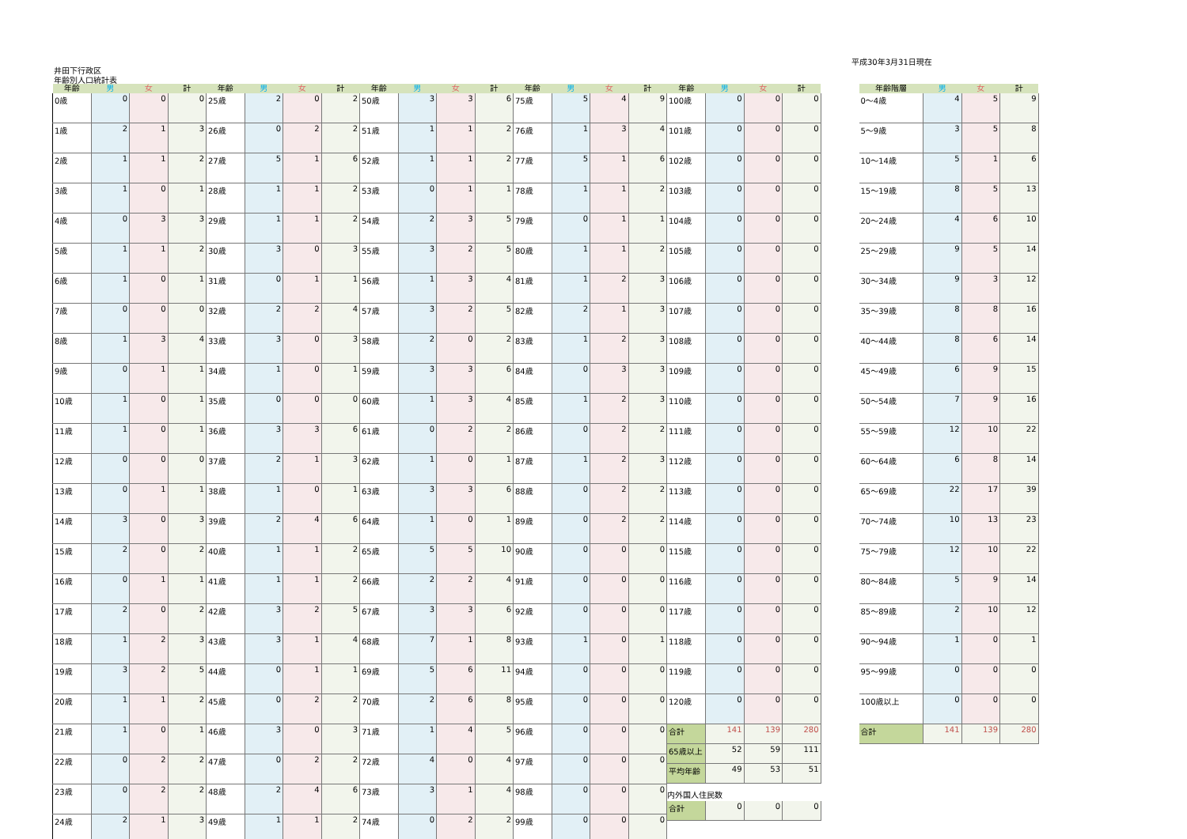平成30年3月31日現在
井田下行政区
年齢別人口統計表
| 年齢 | 男 | 女 | 計 | 年齢 | 男 | 女 | 計 | 年齢 | 男 | 女 | 計 | 年齢 | 男 | 女 | 計 |
| --- | --- | --- | --- | --- | --- | --- | --- | --- | --- | --- | --- | --- | --- | --- | --- |
| 0歳 | 0 | 0 | 0 | 25歳 | 2 | 0 | 2 | 50歳 | 3 | 3 | 6 | 75歳 | 5 | 4 | 9 |
| 1歳 | 2 | 1 | 3 | 26歳 | 0 | 2 | 2 | 51歳 | 1 | 1 | 2 | 76歳 | 1 | 3 | 4 |
| 2歳 | 1 | 1 | 2 | 27歳 | 5 | 1 | 6 | 52歳 | 1 | 1 | 2 | 77歳 | 5 | 1 | 6 |
| 3歳 | 1 | 0 | 1 | 28歳 | 1 | 1 | 2 | 53歳 | 0 | 1 | 1 | 78歳 | 1 | 1 | 2 |
| 4歳 | 0 | 3 | 3 | 29歳 | 1 | 1 | 2 | 54歳 | 2 | 3 | 5 | 79歳 | 0 | 1 | 1 |
| 5歳 | 1 | 1 | 2 | 30歳 | 3 | 0 | 3 | 55歳 | 3 | 2 | 5 | 80歳 | 1 | 1 | 2 |
| 6歳 | 1 | 0 | 1 | 31歳 | 0 | 1 | 1 | 56歳 | 1 | 3 | 4 | 81歳 | 1 | 2 | 3 |
| 7歳 | 0 | 0 | 0 | 32歳 | 2 | 2 | 4 | 57歳 | 3 | 2 | 5 | 82歳 | 2 | 1 | 3 |
| 8歳 | 1 | 3 | 4 | 33歳 | 3 | 0 | 3 | 58歳 | 2 | 0 | 2 | 83歳 | 1 | 2 | 3 |
| 9歳 | 0 | 1 | 1 | 34歳 | 1 | 0 | 1 | 59歳 | 3 | 3 | 6 | 84歳 | 0 | 3 | 3 |
| 10歳 | 1 | 0 | 1 | 35歳 | 0 | 0 | 0 | 60歳 | 1 | 3 | 4 | 85歳 | 1 | 2 | 3 |
| 11歳 | 1 | 0 | 1 | 36歳 | 3 | 3 | 6 | 61歳 | 0 | 2 | 2 | 86歳 | 0 | 2 | 2 |
| 12歳 | 0 | 0 | 0 | 37歳 | 2 | 1 | 3 | 62歳 | 1 | 0 | 1 | 87歳 | 1 | 2 | 3 |
| 13歳 | 0 | 1 | 1 | 38歳 | 1 | 0 | 1 | 63歳 | 3 | 3 | 6 | 88歳 | 0 | 2 | 2 |
| 14歳 | 3 | 0 | 3 | 39歳 | 2 | 4 | 6 | 64歳 | 1 | 0 | 1 | 89歳 | 0 | 2 | 2 |
| 15歳 | 2 | 0 | 2 | 40歳 | 1 | 1 | 2 | 65歳 | 5 | 5 | 10 | 90歳 | 0 | 0 | 0 |
| 16歳 | 0 | 1 | 1 | 41歳 | 1 | 1 | 2 | 66歳 | 2 | 2 | 4 | 91歳 | 0 | 0 | 0 |
| 17歳 | 2 | 0 | 2 | 42歳 | 3 | 2 | 5 | 67歳 | 3 | 3 | 6 | 92歳 | 0 | 0 | 0 |
| 18歳 | 1 | 2 | 3 | 43歳 | 3 | 1 | 4 | 68歳 | 7 | 1 | 8 | 93歳 | 1 | 0 | 1 |
| 19歳 | 3 | 2 | 5 | 44歳 | 0 | 1 | 1 | 69歳 | 5 | 6 | 11 | 94歳 | 0 | 0 | 0 |
| 20歳 | 1 | 1 | 2 | 45歳 | 0 | 2 | 2 | 70歳 | 2 | 6 | 8 | 95歳 | 0 | 0 | 0 |
| 21歳 | 1 | 0 | 1 | 46歳 | 3 | 0 | 3 | 71歳 | 1 | 4 | 5 | 96歳 | 0 | 0 | 0 |
| 22歳 | 0 | 2 | 2 | 47歳 | 0 | 2 | 2 | 72歳 | 4 | 0 | 4 | 97歳 | 0 | 0 | 0 |
| 23歳 | 0 | 2 | 2 | 48歳 | 2 | 4 | 6 | 73歳 | 3 | 1 | 4 | 98歳 | 0 | 0 | 0 |
| 24歳 | 2 | 1 | 3 | 49歳 | 1 | 1 | 2 | 74歳 | 0 | 2 | 2 | 99歳 | 0 | 0 | 0 |
| 年齢 | 男 | 女 | 計 |
| --- | --- | --- | --- |
| 100歳 | 0 | 0 | 0 |
| 101歳 | 0 | 0 | 0 |
| 102歳 | 0 | 0 | 0 |
| 103歳 | 0 | 0 | 0 |
| 104歳 | 0 | 0 | 0 |
| 105歳 | 0 | 0 | 0 |
| 106歳 | 0 | 0 | 0 |
| 107歳 | 0 | 0 | 0 |
| 108歳 | 0 | 0 | 0 |
| 109歳 | 0 | 0 | 0 |
| 110歳 | 0 | 0 | 0 |
| 111歳 | 0 | 0 | 0 |
| 112歳 | 0 | 0 | 0 |
| 113歳 | 0 | 0 | 0 |
| 114歳 | 0 | 0 | 0 |
| 115歳 | 0 | 0 | 0 |
| 116歳 | 0 | 0 | 0 |
| 117歳 | 0 | 0 | 0 |
| 118歳 | 0 | 0 | 0 |
| 119歳 | 0 | 0 | 0 |
| 120歳 | 0 | 0 | 0 |
| 合計 | 141 | 139 | 280 |
| 65歳以上 | 52 | 59 | 111 |
| 平均年齢 | 49 | 53 | 51 |
内外国人住民数
| 合計 | 0 | 0 | 0 |
| 年齢階層 | 男 | 女 | 計 |
| --- | --- | --- | --- |
| 0～4歳 | 4 | 5 | 9 |
| 5～9歳 | 3 | 5 | 8 |
| 10～14歳 | 5 | 1 | 6 |
| 15～19歳 | 8 | 5 | 13 |
| 20～24歳 | 4 | 6 | 10 |
| 25～29歳 | 9 | 5 | 14 |
| 30～34歳 | 9 | 3 | 12 |
| 35～39歳 | 8 | 8 | 16 |
| 40～44歳 | 8 | 6 | 14 |
| 45～49歳 | 6 | 9 | 15 |
| 50～54歳 | 7 | 9 | 16 |
| 55～59歳 | 12 | 10 | 22 |
| 60～64歳 | 6 | 8 | 14 |
| 65～69歳 | 22 | 17 | 39 |
| 70～74歳 | 10 | 13 | 23 |
| 75～79歳 | 12 | 10 | 22 |
| 80～84歳 | 5 | 9 | 14 |
| 85～89歳 | 2 | 10 | 12 |
| 90～94歳 | 1 | 0 | 1 |
| 95～99歳 | 0 | 0 | 0 |
| 100歳以上 | 0 | 0 | 0 |
| 合計 | 141 | 139 | 280 |